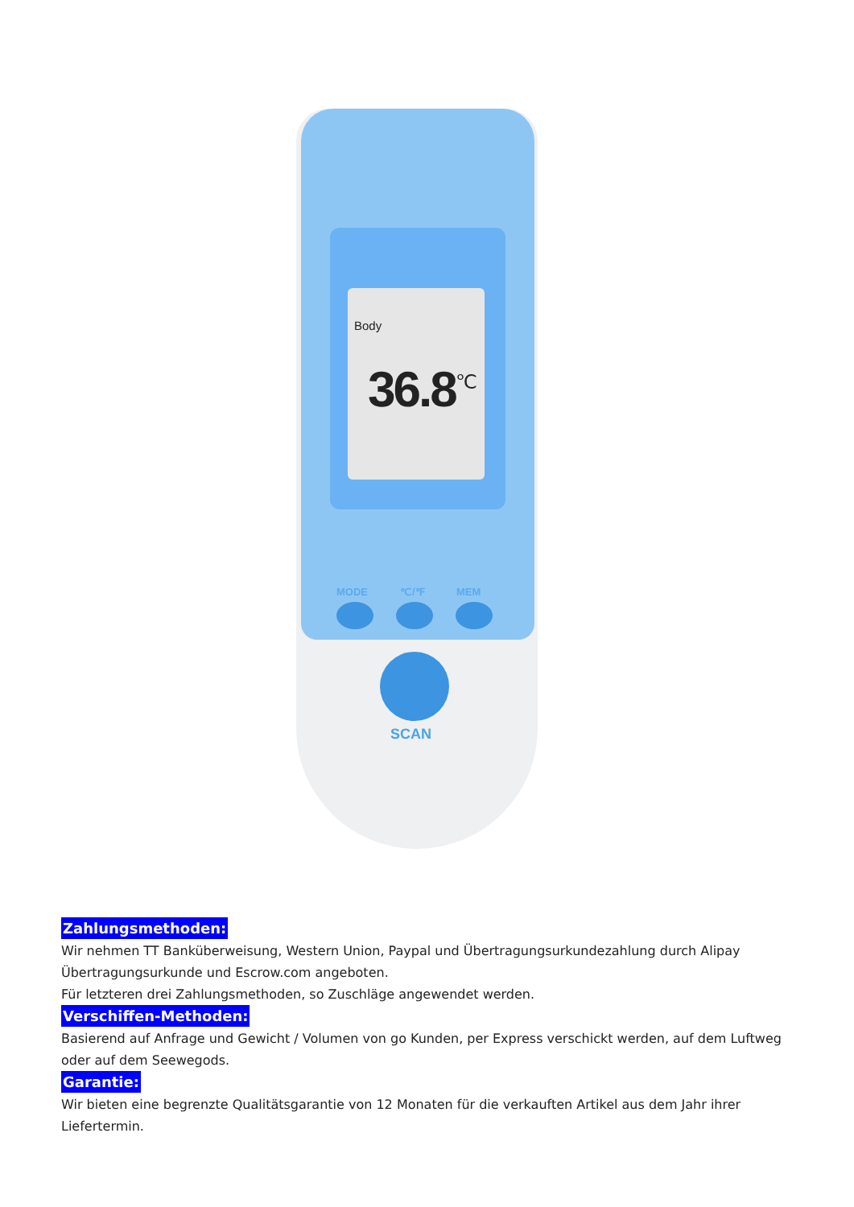Body
36.8<sup>℃</sup>
MODE ℃/℉ MEM
SCAN
Zahlungsmethoden:
Wir nehmen TT Banküberweisung, Western Union, Paypal und Übertragungsurkundezahlung durch Alipay Übertragungsurkunde und Escrow.com angeboten.
Für letzteren drei Zahlungsmethoden, so Zuschläge angewendet werden.
Verschiffen-Methoden:
Basierend auf Anfrage und Gewicht / Volumen von go Kunden, per Express verschickt werden, auf dem Luftweg oder auf dem Seewegods.
Garantie:
Wir bieten eine begrenzte Qualitätsgarantie von 12 Monaten für die verkauften Artikel aus dem Jahr ihrer Liefertermin.